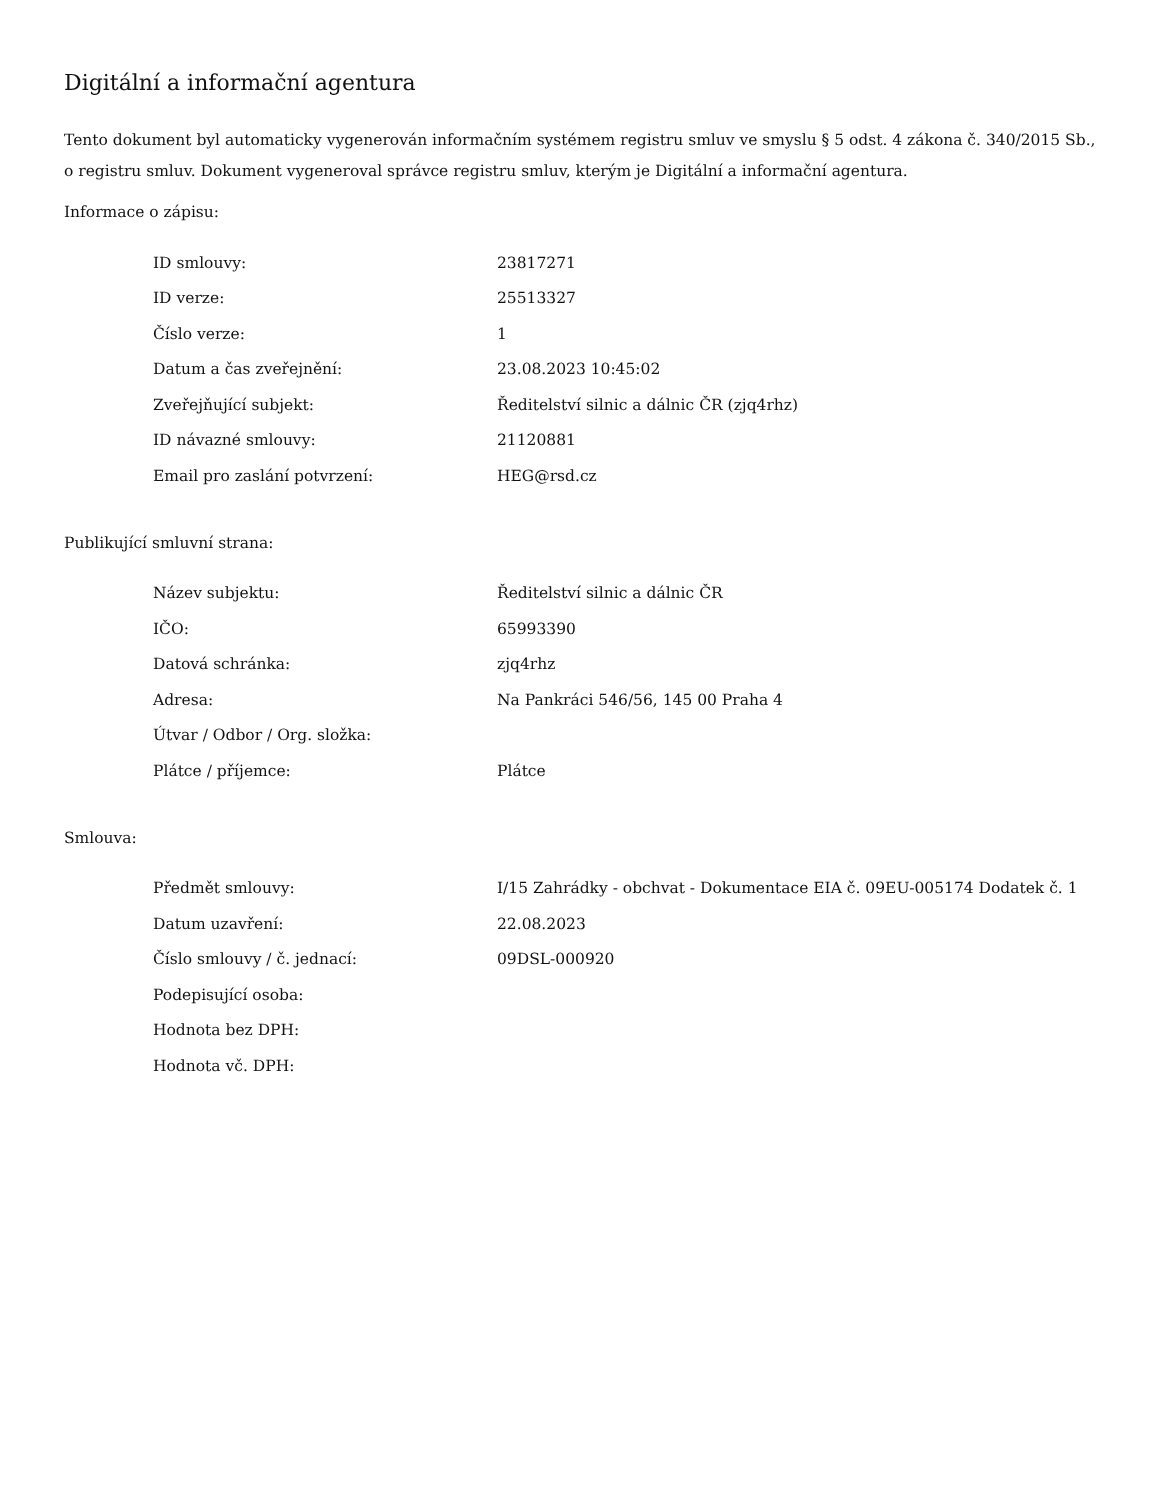Digitální a informační agentura
Tento dokument byl automaticky vygenerován informačním systémem registru smluv ve smyslu § 5 odst. 4 zákona č. 340/2015 Sb., o registru smluv. Dokument vygeneroval správce registru smluv, kterým je Digitální a informační agentura.
Informace o zápisu:
| ID smlouvy: | 23817271 |
| ID verze: | 25513327 |
| Číslo verze: | 1 |
| Datum a čas zveřejnění: | 23.08.2023 10:45:02 |
| Zveřejňující subjekt: | Ředitelství silnic a dálnic ČR (zjq4rhz) |
| ID návazné smlouvy: | 21120881 |
| Email pro zaslání potvrzení: | HEG@rsd.cz |
Publikující smluvní strana:
| Název subjektu: | Ředitelství silnic a dálnic ČR |
| IČO: | 65993390 |
| Datová schránka: | zjq4rhz |
| Adresa: | Na Pankráci 546/56, 145 00 Praha 4 |
| Útvar / Odbor / Org. složka: | |
| Plátce / příjemce: | Plátce |
Smlouva:
| Předmět smlouvy: | I/15 Zahrádky - obchvat - Dokumentace EIA č. 09EU-005174 Dodatek č. 1 |
| Datum uzavření: | 22.08.2023 |
| Číslo smlouvy / č. jednací: | 09DSL-000920 |
| Podepisující osoba: | |
| Hodnota bez DPH: | |
| Hodnota vč. DPH: | |